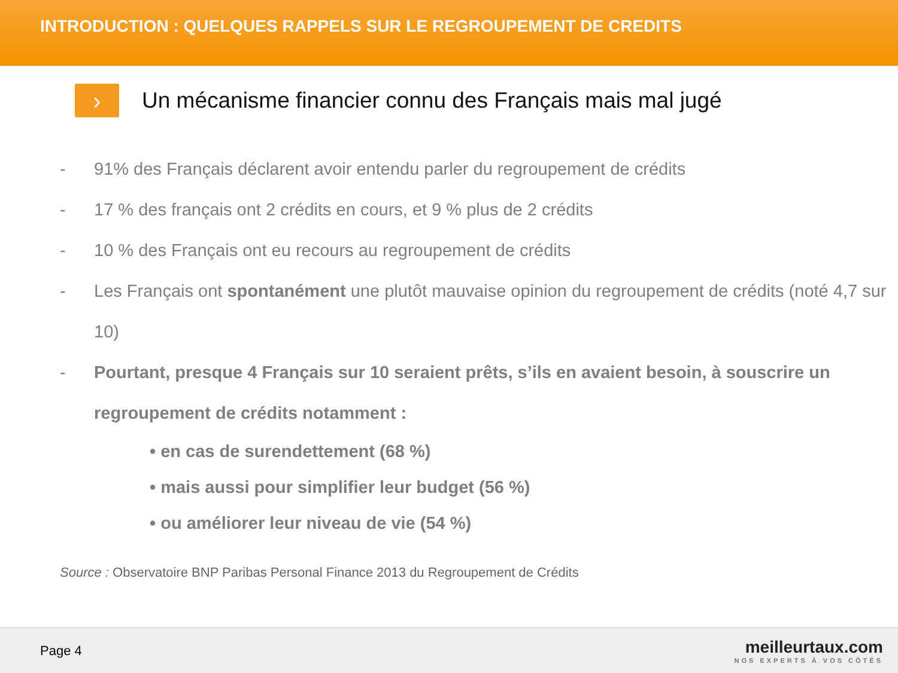INTRODUCTION : QUELQUES RAPPELS SUR LE REGROUPEMENT DE CREDITS
›
Un mécanisme financier connu des Français mais mal jugé
- 91% des Français déclarent avoir entendu parler du regroupement de crédits
- 17 % des français ont 2 crédits en cours, et 9 % plus de 2 crédits
- 10 % des Français ont eu recours au regroupement de crédits
- Les Français ont spontanément une plutôt mauvaise opinion du regroupement de crédits (noté 4,7 sur 10)
- Pourtant, presque 4 Français sur 10 seraient prêts, s’ils en avaient besoin, à souscrire un regroupement de crédits notamment :
• en cas de surendettement (68 %)
• mais aussi pour simplifier leur budget (56 %)
• ou améliorer leur niveau de vie (54 %)
Source : Observatoire BNP Paribas Personal Finance 2013 du Regroupement de Crédits
Page 4
meilleurtaux.com
NOS EXPERTS À VOS CÔTÉS